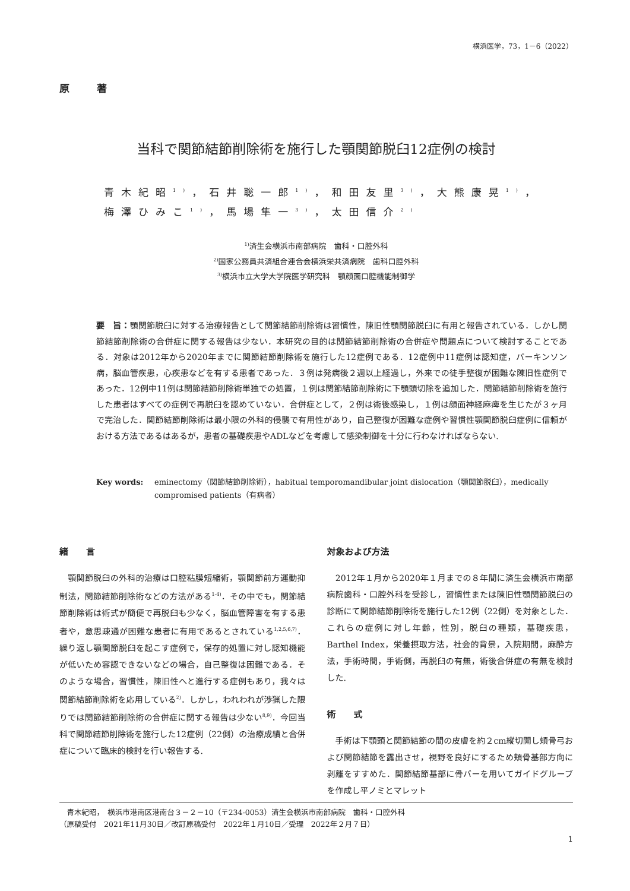横浜医学，73，1－6（2022）
原 著
当科で関節結節削除術を施行した顎関節脱臼12症例の検討
青木紀昭<sup>1)</sup>，石井聡一郎<sup>1)</sup>，和田友里<sup>3)</sup>，大熊康晃<sup>1)</sup>，
梅澤ひみこ<sup>1)</sup>，馬場隼一<sup>3)</sup>，太田信介<sup>2)</sup>
<sup>1)</sup> 済生会横浜市南部病院　歯科・口腔外科
<sup>2)</sup> 国家公務員共済組合連合会横浜栄共済病院　歯科口腔外科
<sup>3)</sup> 横浜市立大学大学院医学研究科　顎顔面口腔機能制御学
要　旨：顎関節脱臼に対する治療報告として関節結節削除術は習慣性，陳旧性顎関節脱臼に有用と報告されている．しかし関節結節削除術の合併症に関する報告は少ない．本研究の目的は関節結節削除術の合併症や問題点について検討することである．対象は2012年から2020年までに関節結節削除術を施行した12症例である．12症例中11症例は認知症，パーキンソン病，脳血管疾患，心疾患などを有する患者であった．３例は発病後２週以上経過し，外来での徒手整復が困難な陳旧性症例であった．12例中11例は関節結節削除術単独での処置，１例は関節結節削除術に下顎頭切除を追加した．関節結節削除術を施行した患者はすべての症例で再脱臼を認めていない．合併症として，２例は術後感染し，１例は顔面神経麻痺を生じたが３ヶ月で完治した．関節結節削除術は最小限の外科的侵襲で有用性があり，自己整復が困難な症例や習慣性顎関節脱臼症例に信頼がおける方法であるはあるが，患者の基礎疾患やADLなどを考慮して感染制御を十分に行わなければならない.
Key words: eminectomy（関節結節削除術），habitual temporomandibular joint dislocation（顎関節脱臼），medically compromised patients（有病者）
緒　　言
　顎関節脱臼の外科的治療は口腔粘膜短縮術，顎関節前方運動抑制法，関節結節削除術などの方法がある<sup>1-4)</sup>．その中でも，関節結節削除術は術式が簡便で再脱臼も少なく，脳血管障害を有する患者や，意思疎通が困難な患者に有用であるとされている<sup>1,2,5,6,7)</sup>．繰り返し顎関節脱臼を起こす症例で，保存的処置に対し認知機能が低いため容認できないなどの場合，自己整復は困難である．そのような場合，習慣性，陳旧性へと進行する症例もあり，我々は関節結節削除術を応用している<sup>2)</sup>．しかし，われわれが渉猟した限りでは関節結節削除術の合併症に関する報告は少ない<sup>8,9)</sup>．今回当科で関節結節削除術を施行した12症例（22側）の治療成績と合併症について臨床的検討を行い報告する.
対象および方法
　2012年１月から2020年１月までの８年間に済生会横浜市南部病院歯科・口腔外科を受診し，習慣性または陳旧性顎関節脱臼の診断にて関節結節削除術を施行した12例（22側）を対象とした．これらの症例に対し年齢，性別，脱臼の種類，基礎疾患，Barthel Index，栄養摂取方法，社会的背景，入院期間，麻酔方法，手術時間，手術側，再脱臼の有無，術後合併症の有無を検討した.
術　　式
　手術は下顎頭と関節結節の間の皮膚を約２cm縦切開し頬骨弓および関節結節を露出させ，視野を良好にするため頬骨基部方向に剥離をすすめた．関節結節基部に骨バーを用いてガイドグルーブを作成し平ノミとマレット
　青木紀昭，　横浜市港南区港南台３－２－10（〒234-0053）済生会横浜市南部病院　歯科・口腔外科
（原稿受付　2021年11月30日／改訂原稿受付　2022年１月10日／受理　2022年２月７日）
1